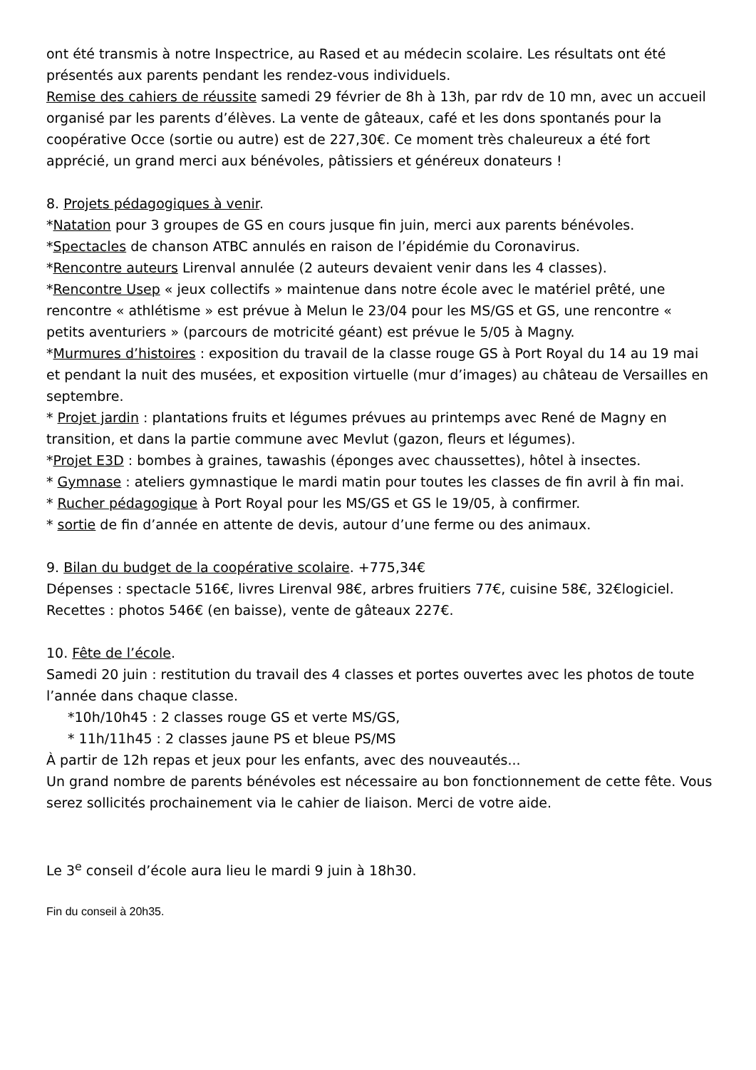ont été transmis à notre Inspectrice, au Rased et au médecin scolaire. Les résultats ont été présentés aux parents pendant les rendez-vous individuels.
Remise des cahiers de réussite samedi 29 février de 8h à 13h, par rdv de 10 mn, avec un accueil organisé par les parents d’élèves. La vente de gâteaux, café et les dons spontanés pour la coopérative Occe (sortie ou autre) est de 227,30€. Ce moment très chaleureux a été fort apprécié, un grand merci aux bénévoles, pâtissiers et généreux donateurs !
8. Projets pédagogiques à venir.
*Natation pour 3 groupes de GS en cours jusque fin juin, merci aux parents bénévoles.
*Spectacles de chanson ATBC annulés en raison de l’épidémie du Coronavirus.
*Rencontre auteurs Lirenval annulée (2 auteurs devaient venir dans les 4 classes).
*Rencontre Usep « jeux collectifs » maintenue dans notre école avec le matériel prêté, une rencontre « athlétisme » est prévue à Melun le 23/04 pour les MS/GS et GS, une rencontre « petits aventuriers » (parcours de motricité géant) est prévue le 5/05 à Magny.
*Murmures d’histoires : exposition du travail de la classe rouge GS à Port Royal du 14 au 19 mai et pendant la nuit des musées, et exposition virtuelle (mur d’images) au château de Versailles en septembre.
* Projet jardin : plantations fruits et légumes prévues au printemps avec René de Magny en transition, et dans la partie commune avec Mevlut (gazon, fleurs et légumes).
*Projet E3D : bombes à graines, tawashis (éponges avec chaussettes), hôtel à insectes.
* Gymnase : ateliers gymnastique le mardi matin pour toutes les classes de fin avril à fin mai.
* Rucher pédagogique à Port Royal pour les MS/GS et GS le 19/05, à confirmer.
* sortie de fin d’année en attente de devis, autour d’une ferme ou des animaux.
9. Bilan du budget de la coopérative scolaire. +775,34€
Dépenses : spectacle 516€, livres Lirenval 98€, arbres fruitiers 77€, cuisine 58€, 32€logiciel.
Recettes : photos 546€ (en baisse), vente de gâteaux 227€.
10. Fête de l’école.
Samedi 20 juin : restitution du travail des 4 classes et portes ouvertes avec les photos de toute l’année dans chaque classe.
*10h/10h45 : 2 classes rouge GS et verte MS/GS,
* 11h/11h45 : 2 classes jaune PS et bleue PS/MS
À partir de 12h repas et jeux pour les enfants, avec des nouveautés...
Un grand nombre de parents bénévoles est nécessaire au bon fonctionnement de cette fête. Vous serez sollicités prochainement via le cahier de liaison. Merci de votre aide.
Le 3<sup>e</sup> conseil d’école aura lieu le mardi 9 juin à 18h30.
Fin du conseil à 20h35.